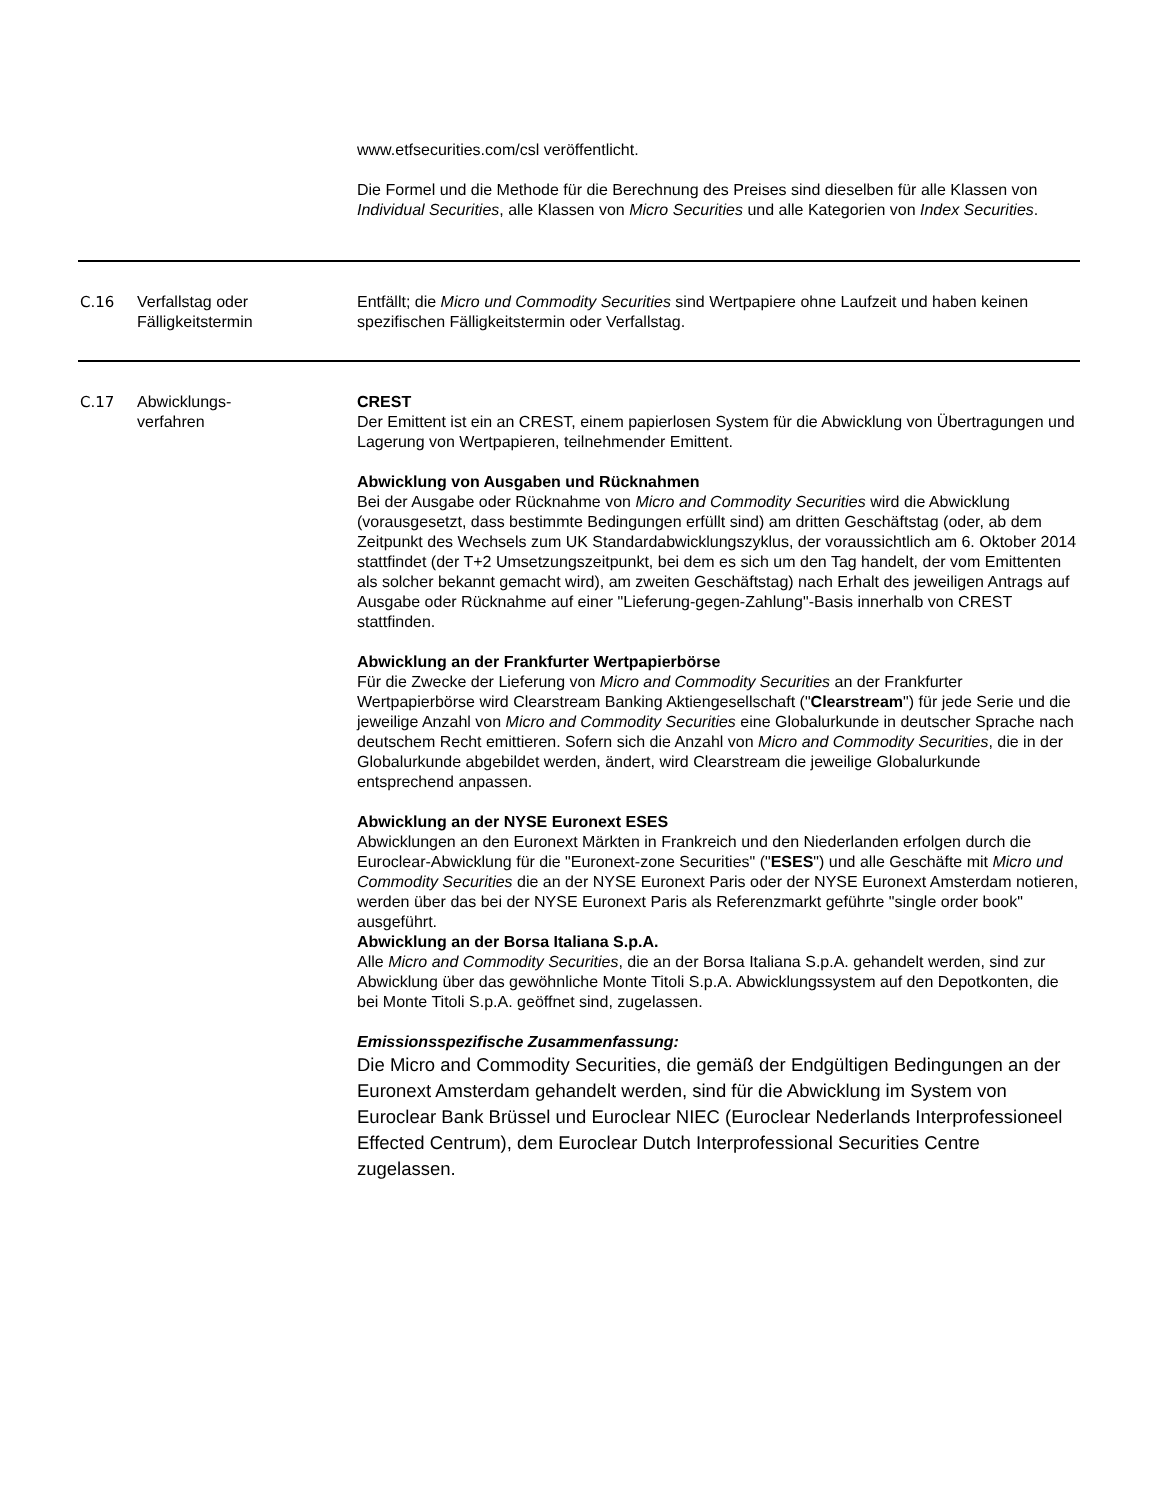| | | www.etfsecurities.com/csl veröffentlicht. Die Formel und die Methode für die Berechnung des Preises sind dieselben für alle Klassen von Individual Securities , alle Klassen von Micro Securities und alle Kategorien von Index Securities . |
| C.16 | Verfallstag oder Fälligkeitstermin | Entfällt; die Micro und Commodity Securities sind Wertpapiere ohne Laufzeit und haben keinen spezifischen Fälligkeitstermin oder Verfallstag. |
| C.17 | Abwicklungs- verfahren | CREST Der Emittent ist ein an CREST, einem papierlosen System für die Abwicklung von Übertragungen und Lagerung von Wertpapieren, teilnehmender Emittent. Abwicklung von Ausgaben und Rücknahmen Bei der Ausgabe oder Rücknahme von Micro and Commodity Securities wird die Abwicklung (vorausgesetzt, dass bestimmte Bedingungen erfüllt sind) am dritten Geschäftstag (oder, ab dem Zeitpunkt des Wechsels zum UK Standardabwicklungszyklus, der voraussichtlich am 6. Oktober 2014 stattfindet (der T+2 Umsetzungszeitpunkt, bei dem es sich um den Tag handelt, der vom Emittenten als solcher bekannt gemacht wird), am zweiten Geschäftstag) nach Erhalt des jeweiligen Antrags auf Ausgabe oder Rücknahme auf einer "Lieferung-gegen-Zahlung"-Basis innerhalb von CREST stattfinden. Abwicklung an der Frankfurter Wertpapierbörse Für die Zwecke der Lieferung von Micro and Commodity Securities an der Frankfurter Wertpapierbörse wird Clearstream Banking Aktiengesellschaft (" Clearstream ") für jede Serie und die jeweilige Anzahl von Micro and Commodity Securities eine Globalurkunde in deutscher Sprache nach deutschem Recht emittieren. Sofern sich die Anzahl von Micro and Commodity Securities , die in der Globalurkunde abgebildet werden, ändert, wird Clearstream die jeweilige Globalurkunde entsprechend anpassen. Abwicklung an der NYSE Euronext ESES Abwicklungen an den Euronext Märkten in Frankreich und den Niederlanden erfolgen durch die Euroclear-Abwicklung für die "Euronext-zone Securities" (" ESES ") und alle Geschäfte mit Micro und Commodity Securities die an der NYSE Euronext Paris oder der NYSE Euronext Amsterdam notieren, werden über das bei der NYSE Euronext Paris als Referenzmarkt geführte "single order book" ausgeführt. Abwicklung an der Borsa Italiana S.p.A. Alle Micro and Commodity Securities , die an der Borsa Italiana S.p.A. gehandelt werden, sind zur Abwicklung über das gewöhnliche Monte Titoli S.p.A. Abwicklungssystem auf den Depotkonten, die bei Monte Titoli S.p.A. geöffnet sind, zugelassen. Emissionsspezifische Zusammenfassung: Die Micro and Commodity Securities, die gemäß der Endgültigen Bedingungen an der Euronext Amsterdam gehandelt werden, sind für die Abwicklung im System von Euroclear Bank Brüssel und Euroclear NIEC (Euroclear Nederlands Interprofessioneel Effected Centrum), dem Euroclear Dutch Interprofessional Securities Centre zugelassen. |